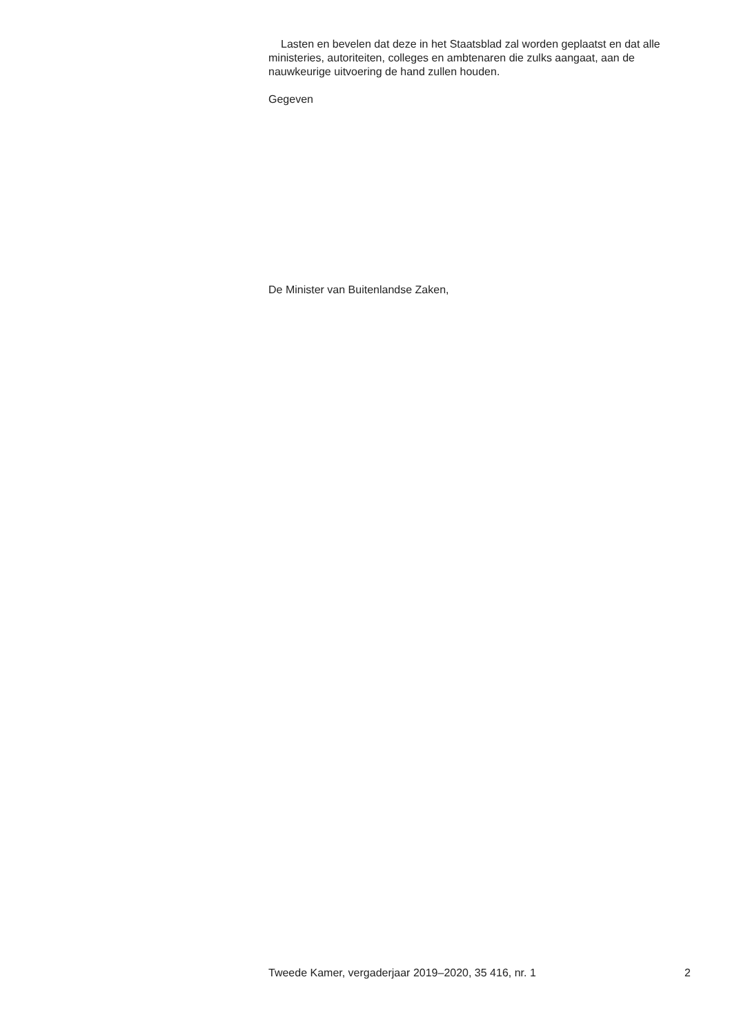Lasten en bevelen dat deze in het Staatsblad zal worden geplaatst en dat alle ministeries, autoriteiten, colleges en ambtenaren die zulks aangaat, aan de nauwkeurige uitvoering de hand zullen houden.
Gegeven
De Minister van Buitenlandse Zaken,
Tweede Kamer, vergaderjaar 2019–2020, 35 416, nr. 1 2